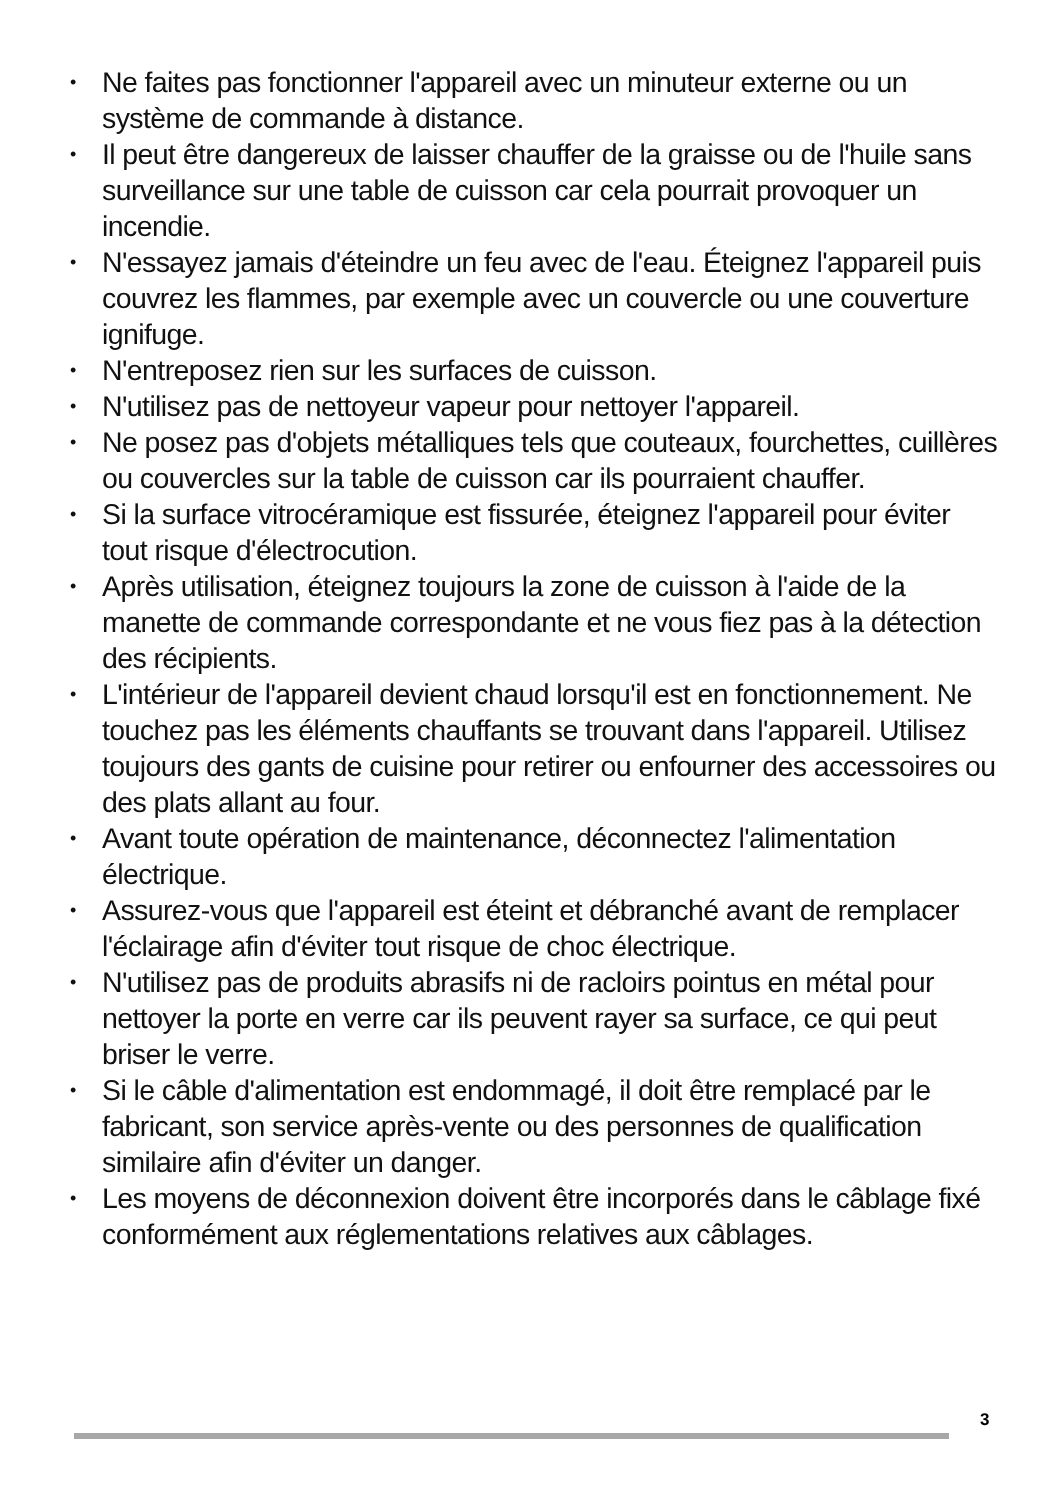• Ne faites pas fonctionner l'appareil avec un minuteur externe ou un système de commande à distance.
• Il peut être dangereux de laisser chauffer de la graisse ou de l'huile sans surveillance sur une table de cuisson car cela pourrait provoquer un incendie.
• N'essayez jamais d'éteindre un feu avec de l'eau. Éteignez l'appareil puis couvrez les flammes, par exemple avec un couvercle ou une couverture ignifuge.
• N'entreposez rien sur les surfaces de cuisson.
• N'utilisez pas de nettoyeur vapeur pour nettoyer l'appareil.
• Ne posez pas d'objets métalliques tels que couteaux, fourchettes, cuillères ou couvercles sur la table de cuisson car ils pourraient chauffer.
• Si la surface vitrocéramique est fissurée, éteignez l'appareil pour éviter tout risque d'électrocution.
• Après utilisation, éteignez toujours la zone de cuisson à l'aide de la manette de commande correspondante et ne vous fiez pas à la détection des récipients.
• L'intérieur de l'appareil devient chaud lorsqu'il est en fonctionnement. Ne touchez pas les éléments chauffants se trouvant dans l'appareil. Utilisez toujours des gants de cuisine pour retirer ou enfourner des accessoires ou des plats allant au four.
• Avant toute opération de maintenance, déconnectez l'alimentation électrique.
• Assurez-vous que l'appareil est éteint et débranché avant de remplacer l'éclairage afin d'éviter tout risque de choc électrique.
• N'utilisez pas de produits abrasifs ni de racloirs pointus en métal pour nettoyer la porte en verre car ils peuvent rayer sa surface, ce qui peut briser le verre.
• Si le câble d'alimentation est endommagé, il doit être remplacé par le fabricant, son service après-vente ou des personnes de qualification similaire afin d'éviter un danger.
• Les moyens de déconnexion doivent être incorporés dans le câblage fixé conformément aux réglementations relatives aux câblages.
3